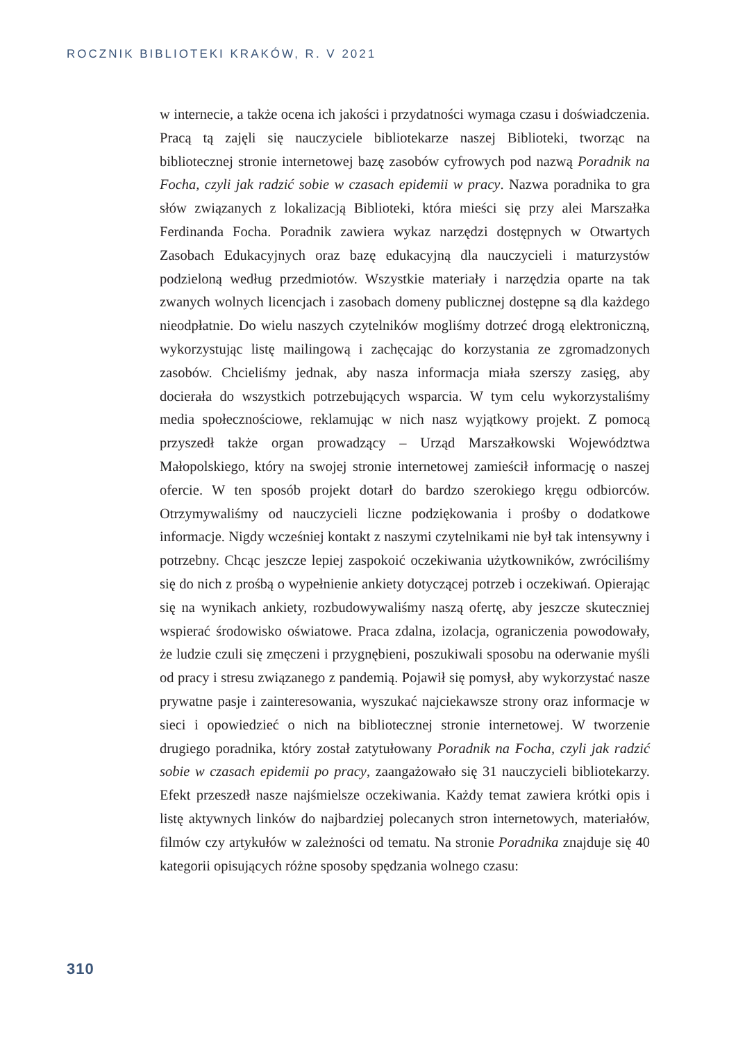ROCZNIK BIBLIOTEKI KRAKÓW, R. V 2021
w internecie, a także ocena ich jakości i przydatności wymaga czasu i doświadczenia. Pracą tą zajęli się nauczyciele bibliotekarze naszej Biblioteki, tworząc na bibliotecznej stronie internetowej bazę zasobów cyfrowych pod nazwą Poradnik na Focha, czyli jak radzić sobie w czasach epidemii w pracy. Nazwa poradnika to gra słów związanych z lokalizacją Biblioteki, która mieści się przy alei Marszałka Ferdinanda Focha. Poradnik zawiera wykaz narzędzi dostępnych w Otwartych Zasobach Edukacyjnych oraz bazę edukacyjną dla nauczycieli i maturzystów podzieloną według przedmiotów. Wszystkie materiały i narzędzia oparte na tak zwanych wolnych licencjach i zasobach domeny publicznej dostępne są dla każdego nieodpłatnie. Do wielu naszych czytelników mogliśmy dotrzeć drogą elektroniczną, wykorzystując listę mailingową i zachęcając do korzystania ze zgromadzonych zasobów. Chcieliśmy jednak, aby nasza informacja miała szerszy zasięg, aby docierała do wszystkich potrzebujących wsparcia. W tym celu wykorzystaliśmy media społecznościowe, reklamując w nich nasz wyjątkowy projekt. Z pomocą przyszedł także organ prowadzący – Urząd Marszałkowski Województwa Małopolskiego, który na swojej stronie internetowej zamieścił informację o naszej ofercie. W ten sposób projekt dotarł do bardzo szerokiego kręgu odbiorców. Otrzymywaliśmy od nauczycieli liczne podziękowania i prośby o dodatkowe informacje. Nigdy wcześniej kontakt z naszymi czytelnikami nie był tak intensywny i potrzebny. Chcąc jeszcze lepiej zaspokoić oczekiwania użytkowników, zwróciliśmy się do nich z prośbą o wypełnienie ankiety dotyczącej potrzeb i oczekiwań. Opierając się na wynikach ankiety, rozbudowywaliśmy naszą ofertę, aby jeszcze skuteczniej wspierać środowisko oświatowe. Praca zdalna, izolacja, ograniczenia powodowały, że ludzie czuli się zmęczeni i przygnębieni, poszukiwali sposobu na oderwanie myśli od pracy i stresu związanego z pandemią. Pojawił się pomysł, aby wykorzystać nasze prywatne pasje i zainteresowania, wyszukać najciekawsze strony oraz informacje w sieci i opowiedzieć o nich na bibliotecznej stronie internetowej. W tworzenie drugiego poradnika, który został zatytułowany Poradnik na Focha, czyli jak radzić sobie w czasach epidemii po pracy, zaangażowało się 31 nauczycieli bibliotekarzy. Efekt przeszedł nasze najśmielsze oczekiwania. Każdy temat zawiera krótki opis i listę aktywnych linków do najbardziej polecanych stron internetowych, materiałów, filmów czy artykułów w zależności od tematu. Na stronie Poradnika znajduje się 40 kategorii opisujących różne sposoby spędzania wolnego czasu:
310